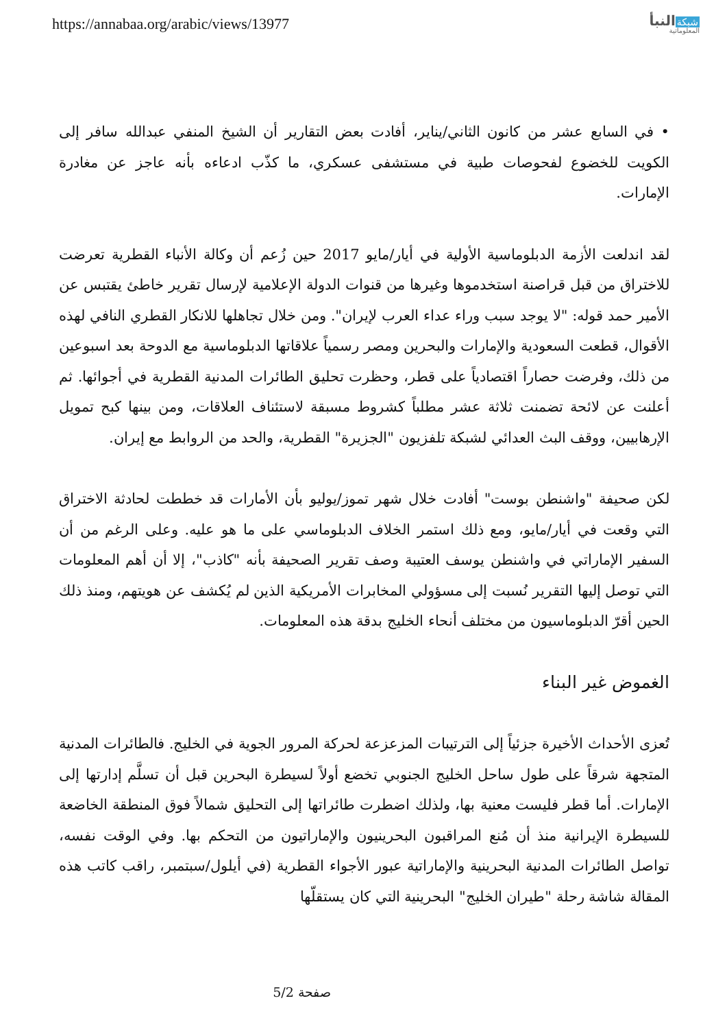https://annabaa.org/arabic/views/13977
شبكة النبأ
المعلوماتية
• في السابع عشر من كانون الثاني/يناير، أفادت بعض التقارير أن الشيخ المنفي عبدالله سافر إلى الكويت للخضوع لفحوصات طبية في مستشفى عسكري، ما كذّب ادعاءه بأنه عاجز عن مغادرة الإمارات.
لقد اندلعت الأزمة الدبلوماسية الأولية في أيار/مايو 2017 حين زُعم أن وكالة الأنباء القطرية تعرضت للاختراق من قبل قراصنة استخدموها وغيرها من قنوات الدولة الإعلامية لإرسال تقرير خاطئ يقتبس عن الأمير حمد قوله: "لا يوجد سبب وراء عداء العرب لإيران". ومن خلال تجاهلها للانكار القطري النافي لهذه الأقوال، قطعت السعودية والإمارات والبحرين ومصر رسمياً علاقاتها الدبلوماسية مع الدوحة بعد اسبوعين من ذلك، وفرضت حصاراً اقتصادياً على قطر، وحظرت تحليق الطائرات المدنية القطرية في أجوائها. ثم أعلنت عن لائحة تضمنت ثلاثة عشر مطلباً كشروط مسبقة لاستئناف العلاقات، ومن بينها كبح تمويل الإرهابيين، ووقف البث العدائي لشبكة تلفزيون "الجزيرة" القطرية، والحد من الروابط مع إيران.
لكن صحيفة "واشنطن بوست" أفادت خلال شهر تموز/يوليو بأن الأمارات قد خططت لحادثة الاختراق التي وقعت في أيار/مايو، ومع ذلك استمر الخلاف الدبلوماسي على ما هو عليه. وعلى الرغم من أن السفير الإماراتي في واشنطن يوسف العتيبة وصف تقرير الصحيفة بأنه "كاذب"، إلا أن أهم المعلومات التي توصل إليها التقرير نُسبت إلى مسؤولي المخابرات الأمريكية الذين لم يُكشف عن هويتهم، ومنذ ذلك الحين أقرّ الدبلوماسيون من مختلف أنحاء الخليج بدقة هذه المعلومات.
الغموض غير البناء
تُعزى الأحداث الأخيرة جزئياً إلى الترتيبات المزعزعة لحركة المرور الجوية في الخليج. فالطائرات المدنية المتجهة شرقاً على طول ساحل الخليج الجنوبي تخضع أولاً لسيطرة البحرين قبل أن تسلَّم إدارتها إلى الإمارات. أما قطر فليست معنية بها، ولذلك اضطرت طائراتها إلى التحليق شمالاً فوق المنطقة الخاضعة للسيطرة الإيرانية منذ أن مُنع المراقبون البحرينيون والإماراتيون من التحكم بها. وفي الوقت نفسه، تواصل الطائرات المدنية البحرينية والإماراتية عبور الأجواء القطرية (في أيلول/سبتمبر، راقب كاتب هذه المقالة شاشة رحلة "طيران الخليج" البحرينية التي كان يستقلّها
صفحة 5/2